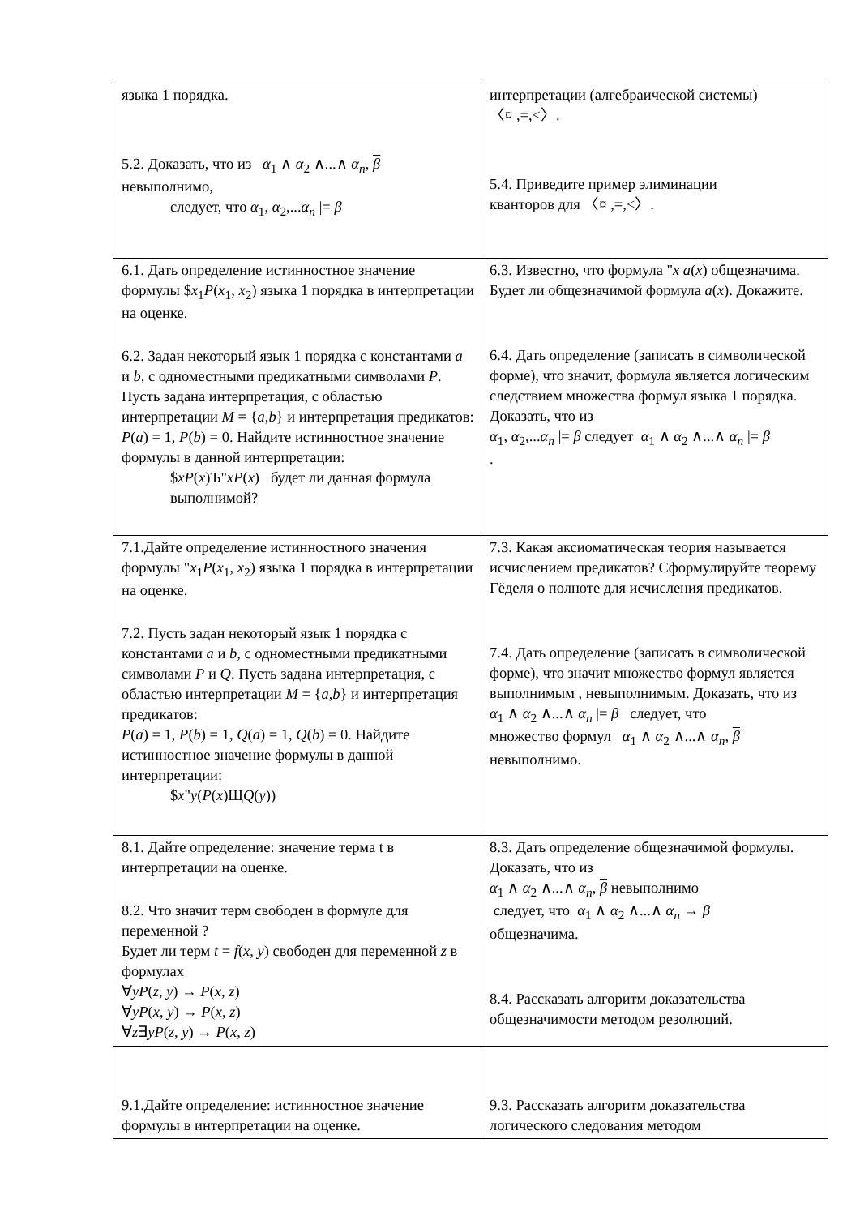| языка 1 порядка. 5.2. Доказать, что из α<sub>1</sub> ∧ α<sub>2</sub> ∧...∧ α<sub>n</sub> , β невыполнимо, следует, что α<sub>1</sub>, α<sub>2</sub>,... α<sub>n</sub> /= β | интерпретации (алгебраической системы) 〈¤ ,=,<〉. 5.4. Приведите пример элиминации кванторов для 〈¤ ,=,<〉. |
| 6.1. Дать определение истинностное значение формулы $ x<sub>1</sub> P ( x<sub>1</sub>, x<sub>2</sub>) языка 1 порядка в интерпретации на оценке. 6.2. Задан некоторый язык 1 порядка с константами a и b , с одноместными предикатными символами P . Пусть задана интерпретация, с областью интерпретации M = { a , b } и интерпретация предикатов: P ( a ) = 1, P ( b ) = 0. Найдите истинностное значение формулы в данной интерпретации: $ xP ( x )Ъ" xP ( x ) будет ли данная формула выполнимой? | 6.3. Известно, что формула " x a ( x ) общезначима. Будет ли общезначимой формула a ( x ). Докажите. 6.4. Дать определение (записать в символической форме), что значит, формула является логическим следствием множества формул языка 1 порядка. Доказать, что из α<sub>1</sub>, α<sub>2</sub>,... α<sub>n</sub> /= β следует α<sub>1</sub> ∧ α<sub>2</sub> ∧...∧ α<sub>n</sub> /= β . |
| 7.1.Дайте определение истинностного значения формулы " x<sub>1</sub> P ( x<sub>1</sub>, x<sub>2</sub>) языка 1 порядка в интерпретации на оценке. 7.2. Пусть задан некоторый язык 1 порядка с константами a и b , с одноместными предикатными символами P и Q . Пусть задана интерпретация, с областью интерпретации M = { a , b } и интерпретация предикатов: P ( a ) = 1, P ( b ) = 1, Q ( a ) = 1, Q ( b ) = 0. Найдите истинностное значение формулы в данной интерпретации: $ x " y ( P ( x )Щ Q ( y )) | 7.3. Какая аксиоматическая теория называется исчислением предикатов? Сформулируйте теорему Гёделя о полноте для исчисления предикатов. 7.4. Дать определение (записать в символической форме), что значит множество формул является выполнимым , невыполнимым. Доказать, что из α<sub>1</sub> ∧ α<sub>2</sub> ∧...∧ α<sub>n</sub> /= β следует, что множество формул α<sub>1</sub> ∧ α<sub>2</sub> ∧...∧ α<sub>n</sub> , β невыполнимо. |
| 8.1. Дайте определение: значение терма t в интерпретации на оценке. 8.2. Что значит терм свободен в формуле для переменной ? Будет ли терм t = f ( x , y ) свободен для переменной z в формулах ∀ yP ( z , y ) → P ( x , z ) ∀ yP ( x , y ) → P ( x , z ) ∀ z ∃ yP ( z , y ) → P ( x , z ) | 8.3. Дать определение общезначимой формулы. Доказать, что из α<sub>1</sub> ∧ α<sub>2</sub> ∧...∧ α<sub>n</sub> , β невыполнимо следует, что α<sub>1</sub> ∧ α<sub>2</sub> ∧...∧ α<sub>n</sub> → β общезначима. 8.4. Рассказать алгоритм доказательства общезначимости методом резолюций. |
| 9.1.Дайте определение: истинностное значение формулы в интерпретации на оценке. | 9.3. Рассказать алгоритм доказательства логического следования методом |